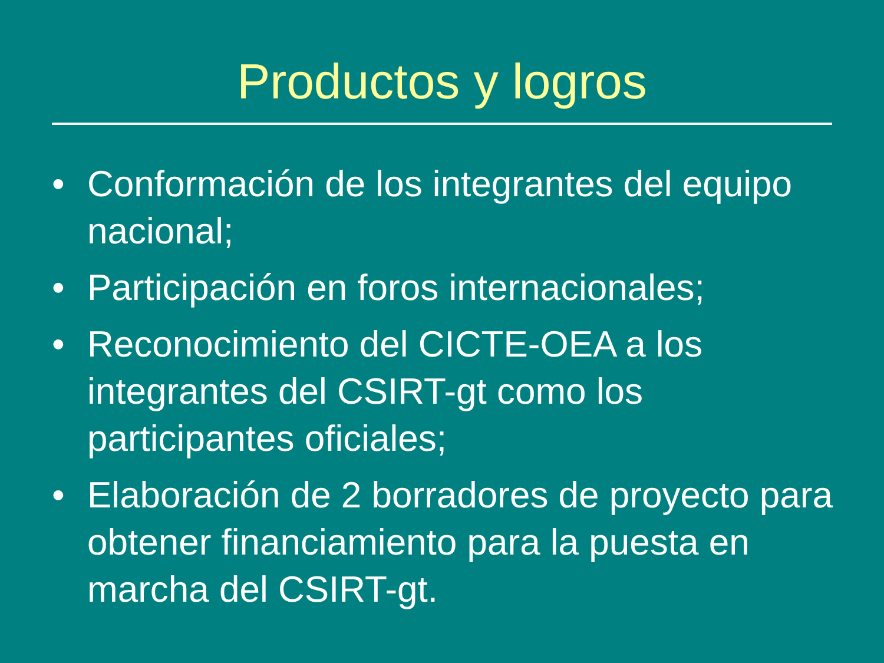Productos y logros
• Conformación de los integrantes del equipo nacional;
• Participación en foros internacionales;
• Reconocimiento del CICTE-OEA a los integrantes del CSIRT-gt como los participantes oficiales;
• Elaboración de 2 borradores de proyecto para obtener financiamiento para la puesta en marcha del CSIRT-gt.